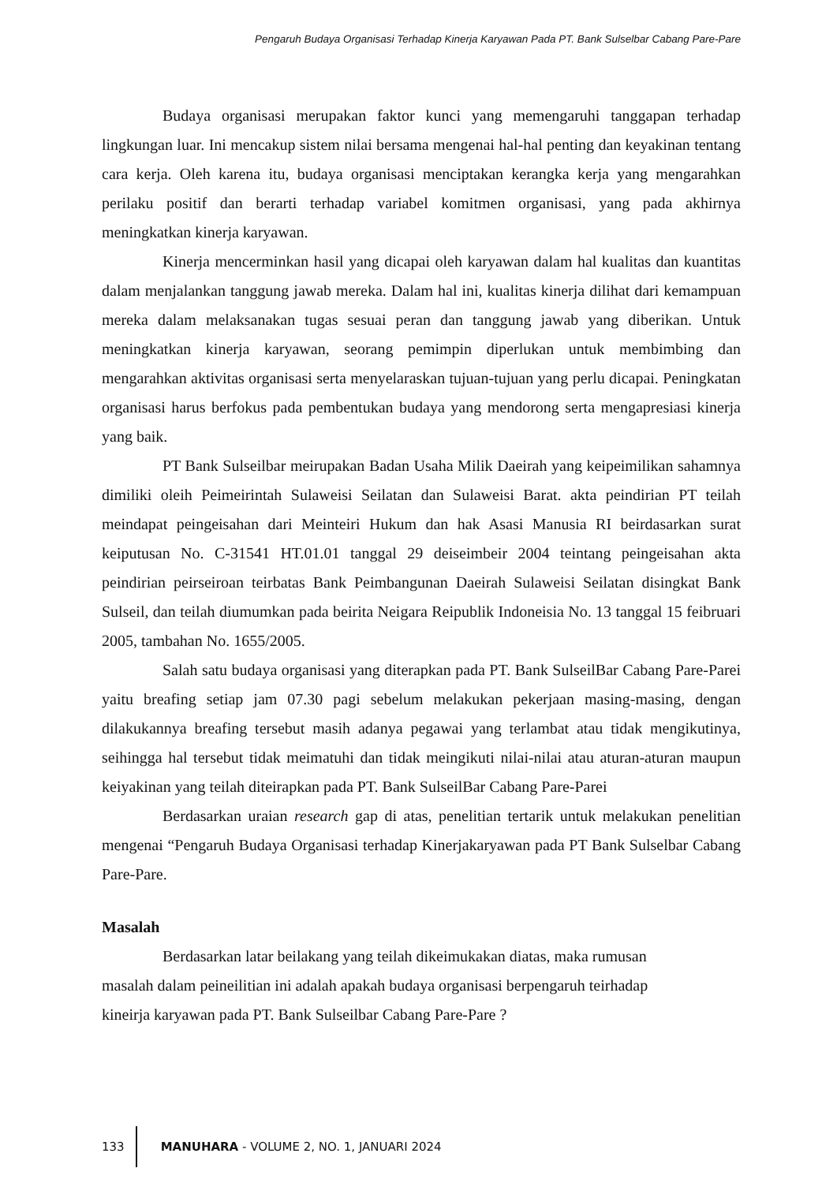Pengaruh Budaya Organisasi Terhadap Kinerja Karyawan Pada PT. Bank Sulselbar Cabang Pare-Pare
Budaya organisasi merupakan faktor kunci yang memengaruhi tanggapan terhadap lingkungan luar. Ini mencakup sistem nilai bersama mengenai hal-hal penting dan keyakinan tentang cara kerja. Oleh karena itu, budaya organisasi menciptakan kerangka kerja yang mengarahkan perilaku positif dan berarti terhadap variabel komitmen organisasi, yang pada akhirnya meningkatkan kinerja karyawan.
Kinerja mencerminkan hasil yang dicapai oleh karyawan dalam hal kualitas dan kuantitas dalam menjalankan tanggung jawab mereka. Dalam hal ini, kualitas kinerja dilihat dari kemampuan mereka dalam melaksanakan tugas sesuai peran dan tanggung jawab yang diberikan. Untuk meningkatkan kinerja karyawan, seorang pemimpin diperlukan untuk membimbing dan mengarahkan aktivitas organisasi serta menyelaraskan tujuan-tujuan yang perlu dicapai. Peningkatan organisasi harus berfokus pada pembentukan budaya yang mendorong serta mengapresiasi kinerja yang baik.
PT Bank Sulseilbar meirupakan Badan Usaha Milik Daeirah yang keipeimilikan sahamnya dimiliki oleih Peimeirintah Sulaweisi Seilatan dan Sulaweisi Barat. akta peindirian PT teilah meindapat peingeisahan dari Meinteiri Hukum dan hak Asasi Manusia RI beirdasarkan surat keiputusan No. C-31541 HT.01.01 tanggal 29 deiseimbeir 2004 teintang peingeisahan akta peindirian peirseiroan teirbatas Bank Peimbangunan Daeirah Sulaweisi Seilatan disingkat Bank Sulseil, dan teilah diumumkan pada beirita Neigara Reipublik Indoneisia No. 13 tanggal 15 feibruari 2005, tambahan No. 1655/2005.
Salah satu budaya organisasi yang diterapkan pada PT. Bank SulseilBar Cabang Pare-Parei yaitu breafing setiap jam 07.30 pagi sebelum melakukan pekerjaan masing-masing, dengan dilakukannya breafing tersebut masih adanya pegawai yang terlambat atau tidak mengikutinya, seihingga hal tersebut tidak meimatuhi dan tidak meingikuti nilai-nilai atau aturan-aturan maupun keiyakinan yang teilah diteirapkan pada PT. Bank SulseilBar Cabang Pare-Parei
Berdasarkan uraian research gap di atas, penelitian tertarik untuk melakukan penelitian mengenai “Pengaruh Budaya Organisasi terhadap Kinerjakaryawan pada PT Bank Sulselbar Cabang Pare-Pare.
Masalah
Berdasarkan latar beilakang yang teilah dikeimukakan diatas, maka rumusan masalah dalam peineilitian ini adalah apakah budaya organisasi berpengaruh teirhadap kineirja karyawan pada PT. Bank Sulseilbar Cabang Pare-Pare ?
133 MANUHARA - VOLUME 2, NO. 1, JANUARI 2024